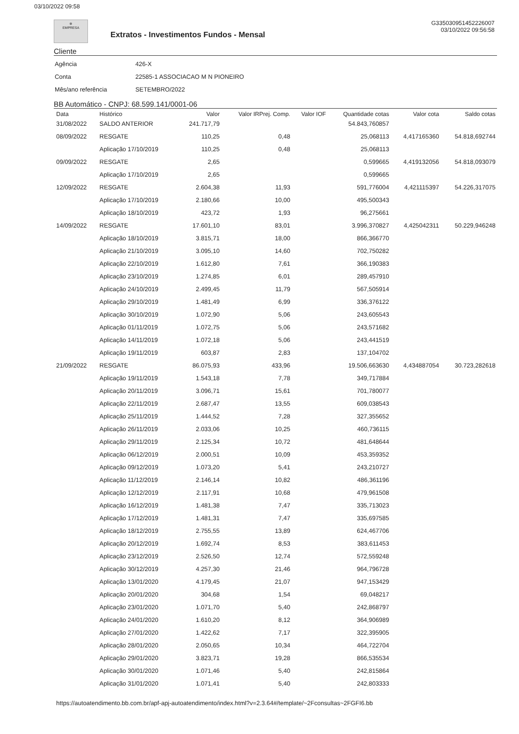03/10/2022 09:58
✲
EMPRESA
Extratos - Investimentos Fundos - Mensal
G335030951452226007
03/10/2022 09:56:58
Cliente
Agência 426-X
Conta 22585-1 ASSOCIACAO M N PIONEIRO
Mês/ano referência SETEMBRO/2022
BB Automático - CNPJ: 68.599.141/0001-06
| Data | Histórico | Valor | Valor IRPrej. Comp. | Valor IOF | Quantidade cotas | Valor cota | Saldo cotas |
| --- | --- | --- | --- | --- | --- | --- | --- |
| 31/08/2022 | SALDO ANTERIOR | 241.717,79 | | | 54.843,760857 | | |
| 08/09/2022 | RESGATE | 110,25 | 0,48 | | 25,068113 | 4,417165360 | 54.818,692744 |
| | Aplicação 17/10/2019 | 110,25 | 0,48 | | 25,068113 | | |
| 09/09/2022 | RESGATE | 2,65 | | | 0,599665 | 4,419132056 | 54.818,093079 |
| | Aplicação 17/10/2019 | 2,65 | | | 0,599665 | | |
| 12/09/2022 | RESGATE | 2.604,38 | 11,93 | | 591,776004 | 4,421115397 | 54.226,317075 |
| | Aplicação 17/10/2019 | 2.180,66 | 10,00 | | 495,500343 | | |
| | Aplicação 18/10/2019 | 423,72 | 1,93 | | 96,275661 | | |
| 14/09/2022 | RESGATE | 17.601,10 | 83,01 | | 3.996,370827 | 4,425042311 | 50.229,946248 |
| | Aplicação 18/10/2019 | 3.815,71 | 18,00 | | 866,366770 | | |
| | Aplicação 21/10/2019 | 3.095,10 | 14,60 | | 702,750282 | | |
| | Aplicação 22/10/2019 | 1.612,80 | 7,61 | | 366,190383 | | |
| | Aplicação 23/10/2019 | 1.274,85 | 6,01 | | 289,457910 | | |
| | Aplicação 24/10/2019 | 2.499,45 | 11,79 | | 567,505914 | | |
| | Aplicação 29/10/2019 | 1.481,49 | 6,99 | | 336,376122 | | |
| | Aplicação 30/10/2019 | 1.072,90 | 5,06 | | 243,605543 | | |
| | Aplicação 01/11/2019 | 1.072,75 | 5,06 | | 243,571682 | | |
| | Aplicação 14/11/2019 | 1.072,18 | 5,06 | | 243,441519 | | |
| | Aplicação 19/11/2019 | 603,87 | 2,83 | | 137,104702 | | |
| 21/09/2022 | RESGATE | 86.075,93 | 433,96 | | 19.506,663630 | 4,434887054 | 30.723,282618 |
| | Aplicação 19/11/2019 | 1.543,18 | 7,78 | | 349,717884 | | |
| | Aplicação 20/11/2019 | 3.096,71 | 15,61 | | 701,780077 | | |
| | Aplicação 22/11/2019 | 2.687,47 | 13,55 | | 609,038543 | | |
| | Aplicação 25/11/2019 | 1.444,52 | 7,28 | | 327,355652 | | |
| | Aplicação 26/11/2019 | 2.033,06 | 10,25 | | 460,736115 | | |
| | Aplicação 29/11/2019 | 2.125,34 | 10,72 | | 481,648644 | | |
| | Aplicação 06/12/2019 | 2.000,51 | 10,09 | | 453,359352 | | |
| | Aplicação 09/12/2019 | 1.073,20 | 5,41 | | 243,210727 | | |
| | Aplicação 11/12/2019 | 2.146,14 | 10,82 | | 486,361196 | | |
| | Aplicação 12/12/2019 | 2.117,91 | 10,68 | | 479,961508 | | |
| | Aplicação 16/12/2019 | 1.481,38 | 7,47 | | 335,713023 | | |
| | Aplicação 17/12/2019 | 1.481,31 | 7,47 | | 335,697585 | | |
| | Aplicação 18/12/2019 | 2.755,55 | 13,89 | | 624,467706 | | |
| | Aplicação 20/12/2019 | 1.692,74 | 8,53 | | 383,611453 | | |
| | Aplicação 23/12/2019 | 2.526,50 | 12,74 | | 572,559248 | | |
| | Aplicação 30/12/2019 | 4.257,30 | 21,46 | | 964,796728 | | |
| | Aplicação 13/01/2020 | 4.179,45 | 21,07 | | 947,153429 | | |
| | Aplicação 20/01/2020 | 304,68 | 1,54 | | 69,048217 | | |
| | Aplicação 23/01/2020 | 1.071,70 | 5,40 | | 242,868797 | | |
| | Aplicação 24/01/2020 | 1.610,20 | 8,12 | | 364,906989 | | |
| | Aplicação 27/01/2020 | 1.422,62 | 7,17 | | 322,395905 | | |
| | Aplicação 28/01/2020 | 2.050,65 | 10,34 | | 464,722704 | | |
| | Aplicação 29/01/2020 | 3.823,71 | 19,28 | | 866,535534 | | |
| | Aplicação 30/01/2020 | 1.071,46 | 5,40 | | 242,815864 | | |
| | Aplicação 31/01/2020 | 1.071,41 | 5,40 | | 242,803333 | | |
https://autoatendimento.bb.com.br/apf-apj-autoatendimento/index.html?v=2.3.64#/template/~2Fconsultas~2FGFI6.bb